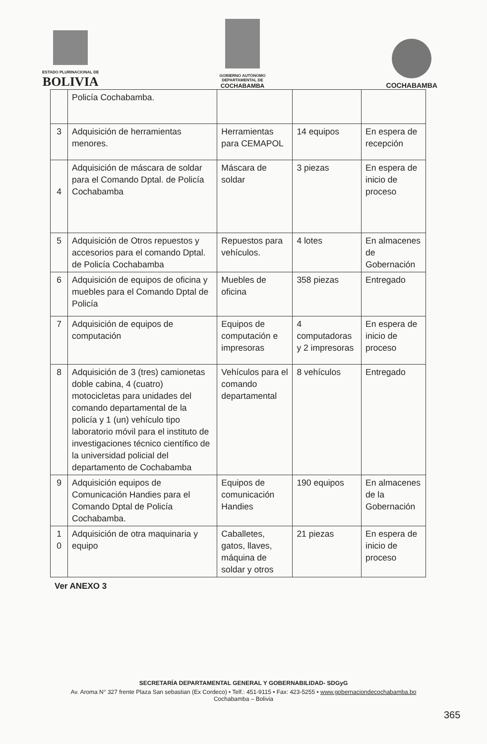ESTADO PLURINACIONAL DE
BOLIVIA
GOBIERNO AUTÓNOMO
DEPARTAMENTAL DE
COCHABAMBA
COCHABAMBA
| | Policía Cochabamba. | | | |
| 3 | Adquisición de herramientas menores. | Herramientas para CEMAPOL | 14 equipos | En espera de recepción |
| 4 | Adquisición de máscara de soldar para el Comando Dptal. de Policía Cochabamba | Máscara de soldar | 3 piezas | En espera de inicio de proceso |
| 5 | Adquisición de Otros repuestos y accesorios para el comando Dptal. de Policía Cochabamba | Repuestos para vehículos. | 4 lotes | En almacenes de Gobernación |
| 6 | Adquisición de equipos de oficina y muebles para el Comando Dptal de Policía | Muebles de oficina | 358 piezas | Entregado |
| 7 | Adquisición de equipos de computación | Equipos de computación e impresoras | 4 computadoras y 2 impresoras | En espera de inicio de proceso |
| 8 | Adquisición de 3 (tres) camionetas doble cabina, 4 (cuatro) motocicletas para unidades del comando departamental de la policía y 1 (un) vehículo tipo laboratorio móvil para el instituto de investigaciones técnico científico de la universidad policial del departamento de Cochabamba | Vehículos para el comando departamental | 8 vehículos | Entregado |
| 9 | Adquisición equipos de Comunicación Handies para el Comando Dptal de Policía Cochabamba. | Equipos de comunicación Handies | 190 equipos | En almacenes de la Gobernación |
| 1 0 | Adquisición de otra maquinaria y equipo | Caballetes, gatos, llaves, máquina de soldar y otros | 21 piezas | En espera de inicio de proceso |
Ver ANEXO 3
SECRETARÍA DEPARTAMENTAL GENERAL Y GOBERNABILIDAD- SDGyG
Av. Aroma N° 327 frente Plaza San sebastian (Ex Cordeco) • Telf.: 451-9115 • Fax: 423-5255 • www.gobernaciondecochabamba.bo
Cochabamba – Bolivia
365